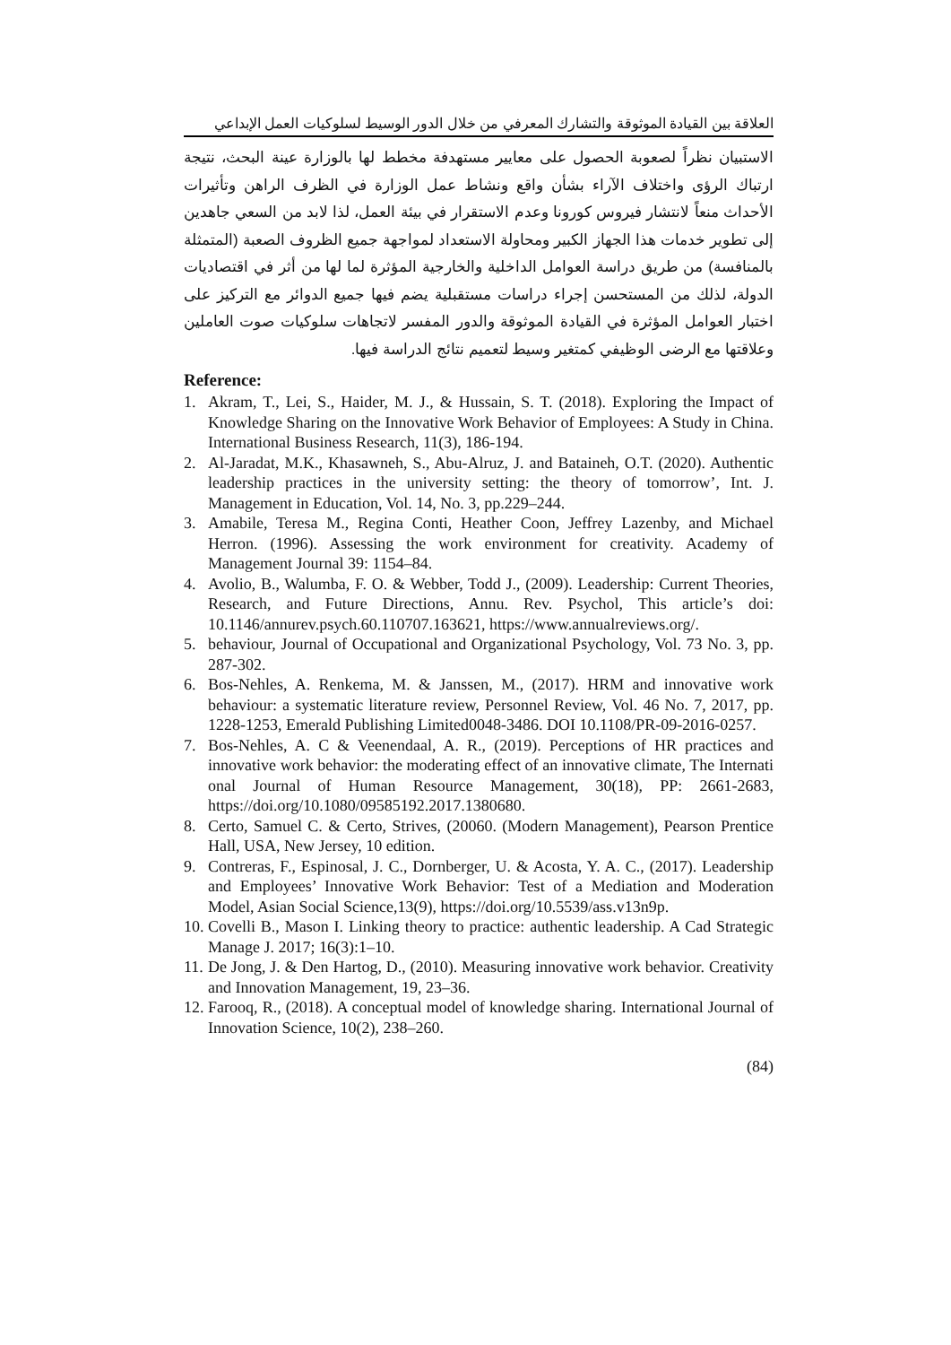العلاقة بين القيادة الموثوقة والتشارك المعرفي من خلال الدور الوسيط لسلوكيات العمل الإبداعي
الاستبيان نظراً لصعوبة الحصول على معايير مستهدفة مخطط لها بالوزارة عينة البحث، نتيجة ارتباك الرؤى واختلاف الآراء بشأن واقع ونشاط عمل الوزارة في الظرف الراهن وتأثيرات الأحداث منعاً لانتشار فيروس كورونا وعدم الاستقرار في بيئة العمل، لذا لابد من السعي جاهدين إلى تطوير خدمات هذا الجهاز الكبير ومحاولة الاستعداد لمواجهة جميع الظروف الصعبة (المتمثلة بالمنافسة) من طريق دراسة العوامل الداخلية والخارجية المؤثرة لما لها من أثر في اقتصاديات الدولة، لذلك من المستحسن إجراء دراسات مستقبلية يضم فيها جميع الدوائر مع التركيز على اختبار العوامل المؤثرة في القيادة الموثوقة والدور المفسر لاتجاهات سلوكيات صوت العاملين وعلاقتها مع الرضى الوظيفي كمتغير وسيط لتعميم نتائج الدراسة فيها.
Reference:
1. Akram, T., Lei, S., Haider, M. J., & Hussain, S. T. (2018). Exploring the Impact of Knowledge Sharing on the Innovative Work Behavior of Employees: A Study in China. International Business Research, 11(3), 186-194.
2. Al-Jaradat, M.K., Khasawneh, S., Abu-Alruz, J. and Bataineh, O.T. (2020). Authentic leadership practices in the university setting: the theory of tomorrow’, Int. J. Management in Education, Vol. 14, No. 3, pp.229–244.
3. Amabile, Teresa M., Regina Conti, Heather Coon, Jeffrey Lazenby, and Michael Herron. (1996). Assessing the work environment for creativity. Academy of Management Journal 39: 1154–84.
4. Avolio, B., Walumba, F. O. & Webber, Todd J., (2009). Leadership: Current Theories, Research, and Future Directions, Annu. Rev. Psychol, This article’s doi: 10.1146/annurev.psych.60.110707.163621, https://www.annualreviews.org/.
5. behaviour, Journal of Occupational and Organizational Psychology, Vol. 73 No. 3, pp. 287-302.
6. Bos-Nehles, A. Renkema, M. & Janssen, M., (2017). HRM and innovative work behaviour: a systematic literature review, Personnel Review, Vol. 46 No. 7, 2017, pp. 1228-1253, Emerald Publishing Limited0048-3486. DOI 10.1108/PR-09-2016-0257.
7. Bos-Nehles, A. C & Veenendaal, A. R., (2019). Perceptions of HR practices and innovative work behavior: the moderating effect of an innovative climate, The Internati onal Journal of Human Resource Management, 30(18), PP: 2661-2683, https://doi.org/10.1080/09585192.2017.1380680.
8. Certo, Samuel C. & Certo, Strives, (20060. (Modern Management), Pearson Prentice Hall, USA, New Jersey, 10 edition.
9. Contreras, F., Espinosal, J. C., Dornberger, U. & Acosta, Y. A. C., (2017). Leadership and Employees’ Innovative Work Behavior: Test of a Mediation and Moderation Model, Asian Social Science,13(9), https://doi.org/10.5539/ass.v13n9p.
10. Covelli B., Mason I. Linking theory to practice: authentic leadership. A Cad Strategic Manage J. 2017; 16(3):1–10.
11. De Jong, J. & Den Hartog, D., (2010). Measuring innovative work behavior. Creativity and Innovation Management, 19, 23–36.
12. Farooq, R., (2018). A conceptual model of knowledge sharing. International Journal of Innovation Science, 10(2), 238–260.
(84)